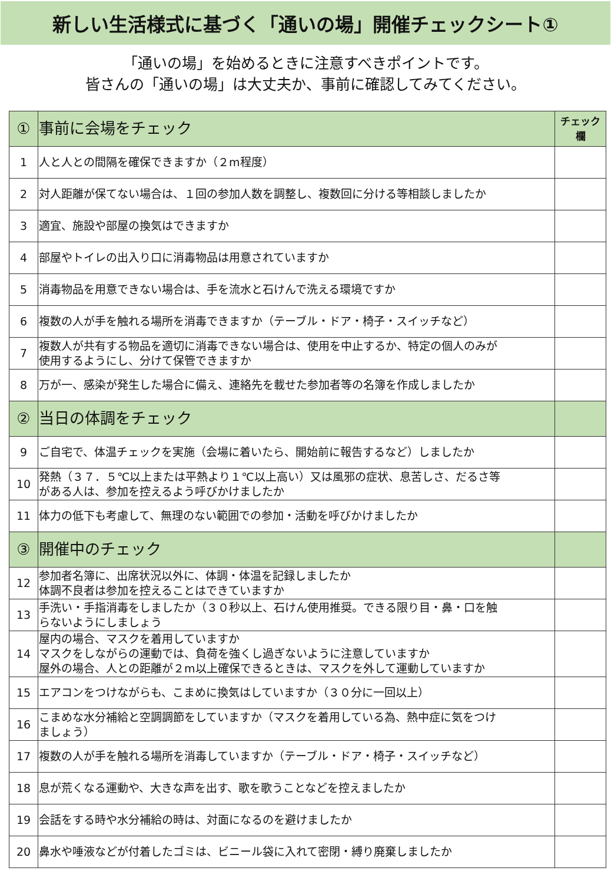新しい生活様式に基づく「通いの場」開催チェックシート①
「通いの場」を始めるときに注意すべきポイントです。
皆さんの「通いの場」は大丈夫か、事前に確認してみてください。
| ① | 事前に会場をチェック | チェック欄 |
| 1 | 人と人との間隔を確保できますか（２m程度） | |
| 2 | 対人距離が保てない場合は、１回の参加人数を調整し、複数回に分ける等相談しましたか | |
| 3 | 適宜、施設や部屋の換気はできますか | |
| 4 | 部屋やトイレの出入り口に消毒物品は用意されていますか | |
| 5 | 消毒物品を用意できない場合は、手を流水と石けんで洗える環境ですか | |
| 6 | 複数の人が手を触れる場所を消毒できますか（テーブル・ドア・椅子・スイッチなど） | |
| 7 | 複数人が共有する物品を適切に消毒できない場合は、使用を中止するか、特定の個人のみが 使用するようにし、分けて保管できますか | |
| 8 | 万が一、感染が発生した場合に備え、連絡先を載せた参加者等の名簿を作成しましたか | |
| ② | 当日の体調をチェック | |
| 9 | ご自宅で、体温チェックを実施（会場に着いたら、開始前に報告するなど）しましたか | |
| 10 | 発熱（３７．５℃以上または平熱より１℃以上高い）又は風邪の症状、息苦しさ、だるさ等 がある人は、参加を控えるよう呼びかけましたか | |
| 11 | 体力の低下も考慮して、無理のない範囲での参加・活動を呼びかけましたか | |
| ③ | 開催中のチェック | |
| 12 | 参加者名簿に、出席状況以外に、体調・体温を記録しましたか 体調不良者は参加を控えることはできていますか | |
| 13 | 手洗い・手指消毒をしましたか（３０秒以上、石けん使用推奨。できる限り目・鼻・口を触 らないようにしましょう | |
| 14 | 屋内の場合、マスクを着用していますか マスクをしながらの運動では、負荷を強くし過ぎないように注意していますか 屋外の場合、人との距離が２m以上確保できるときは、マスクを外して運動していますか | |
| 15 | エアコンをつけながらも、こまめに換気はしていますか（３０分に一回以上） | |
| 16 | こまめな水分補給と空調調節をしていますか（マスクを着用している為、熱中症に気をつけ ましょう） | |
| 17 | 複数の人が手を触れる場所を消毒していますか（テーブル・ドア・椅子・スイッチなど） | |
| 18 | 息が荒くなる運動や、大きな声を出す、歌を歌うことなどを控えましたか | |
| 19 | 会話をする時や水分補給の時は、対面になるのを避けましたか | |
| 20 | 鼻水や唾液などが付着したゴミは、ビニール袋に入れて密閉・縛り廃棄しましたか | |